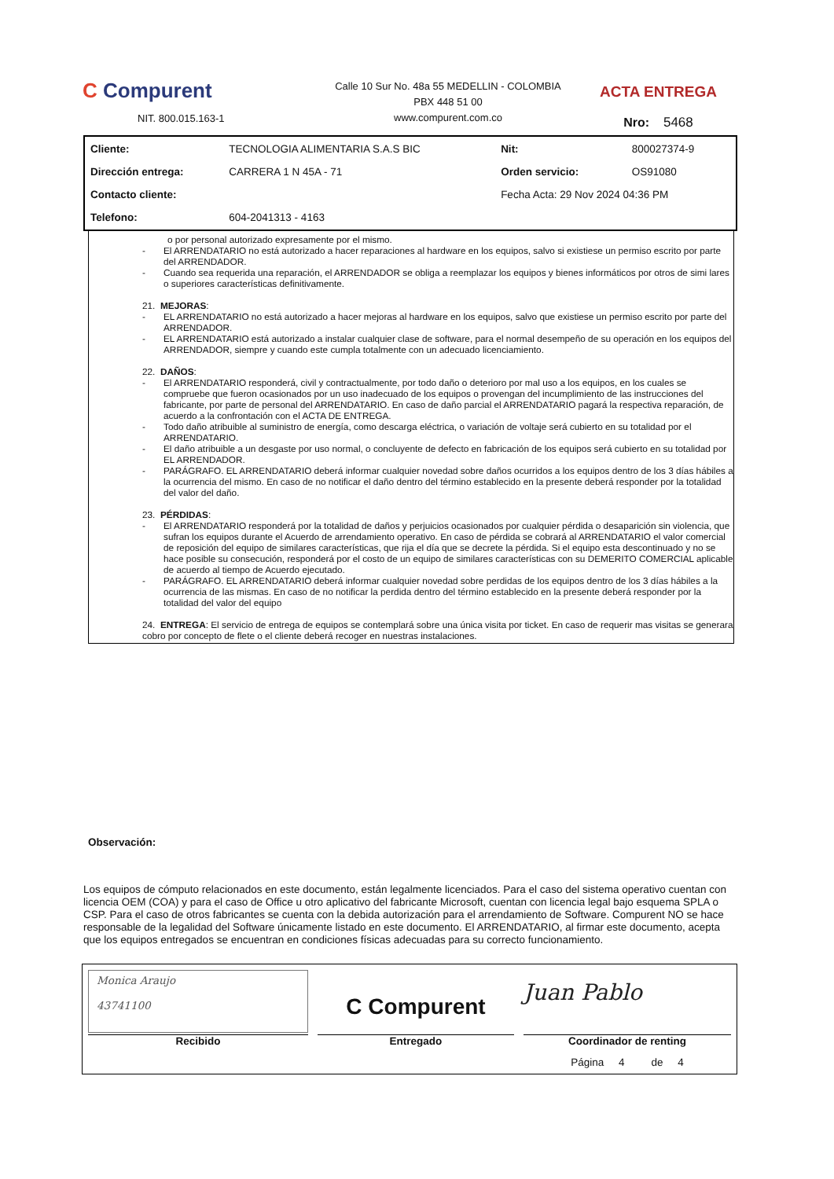C Compurent
NIT. 800.015.163-1
Calle 10 Sur No. 48a 55 MEDELLIN - COLOMBIA
PBX 448 51 00
www.compurent.com.co
ACTA ENTREGA
Nro: 5468
| Cliente: | TECNOLOGIA ALIMENTARIA S.A.S BIC | Nit: | 800027374-9 |
| Dirección entrega: | CARRERA 1 N 45A - 71 | Orden servicio: | OS91080 |
| Contacto cliente: | | Fecha Acta: 29 Nov 2024 04:36 PM | |
| Telefono: | 604-2041313 - 4163 | | |
o por personal autorizado expresamente por el mismo.
- El ARRENDATARIO no está autorizado a hacer reparaciones al hardware en los equipos, salvo si existiese un permiso escrito por parte del ARRENDADOR.
- Cuando sea requerida una reparación, el ARRENDADOR se obliga a reemplazar los equipos y bienes informáticos por otros de simi lares o superiores características definitivamente.
21. MEJORAS:
- EL ARRENDATARIO no está autorizado a hacer mejoras al hardware en los equipos, salvo que existiese un permiso escrito por parte del ARRENDADOR.
- EL ARRENDATARIO está autorizado a instalar cualquier clase de software, para el normal desempeño de su operación en los equipos del ARRENDADOR, siempre y cuando este cumpla totalmente con un adecuado licenciamiento.
22. DAÑOS:
- El ARRENDATARIO responderá, civil y contractualmente, por todo daño o deterioro por mal uso a los equipos, en los cuales se compruebe que fueron ocasionados por un uso inadecuado de los equipos o provengan del incumplimiento de las instrucciones del fabricante, por parte de personal del ARRENDATARIO. En caso de daño parcial el ARRENDATARIO pagará la respectiva reparación, de acuerdo a la confrontación con el ACTA DE ENTREGA.
- Todo daño atribuible al suministro de energía, como descarga eléctrica, o variación de voltaje será cubierto en su totalidad por el ARRENDATARIO.
- El daño atribuible a un desgaste por uso normal, o concluyente de defecto en fabricación de los equipos será cubierto en su totalidad por EL ARRENDADOR.
- PARÁGRAFO. EL ARRENDATARIO deberá informar cualquier novedad sobre daños ocurridos a los equipos dentro de los 3 días hábiles a la ocurrencia del mismo. En caso de no notificar el daño dentro del término establecido en la presente deberá responder por la totalidad del valor del daño.
23. PÉRDIDAS:
- El ARRENDATARIO responderá por la totalidad de daños y perjuicios ocasionados por cualquier pérdida o desaparición sin violencia, que sufran los equipos durante el Acuerdo de arrendamiento operativo. En caso de pérdida se cobrará al ARRENDATARIO el valor comercial de reposición del equipo de similares características, que rija el día que se decrete la pérdida. Si el equipo esta descontinuado y no se hace posible su consecución, responderá por el costo de un equipo de similares características con su DEMERITO COMERCIAL aplicable de acuerdo al tiempo de Acuerdo ejecutado.
- PARÁGRAFO. EL ARRENDATARIO deberá informar cualquier novedad sobre perdidas de los equipos dentro de los 3 días hábiles a la ocurrencia de las mismas. En caso de no notificar la perdida dentro del término establecido en la presente deberá responder por la totalidad del valor del equipo
24. ENTREGA: El servicio de entrega de equipos se contemplará sobre una única visita por ticket. En caso de requerir mas visitas se generara cobro por concepto de flete o el cliente deberá recoger en nuestras instalaciones.
Observación:
Los equipos de cómputo relacionados en este documento, están legalmente licenciados. Para el caso del sistema operativo cuentan con licencia OEM (COA) y para el caso de Office u otro aplicativo del fabricante Microsoft, cuentan con licencia legal bajo esquema SPLA o CSP. Para el caso de otros fabricantes se cuenta con la debida autorización para el arrendamiento de Software. Compurent NO se hace responsable de la legalidad del Software únicamente listado en este documento. El ARRENDATARIO, al firmar este documento, acepta que los equipos entregados se encuentran en condiciones físicas adecuadas para su correcto funcionamiento.
| Monica Araujo 43741100 Recibido | C Compurent Entregado | Juan Pablo Coordinador de renting |
| | | Página 4 de 4 |